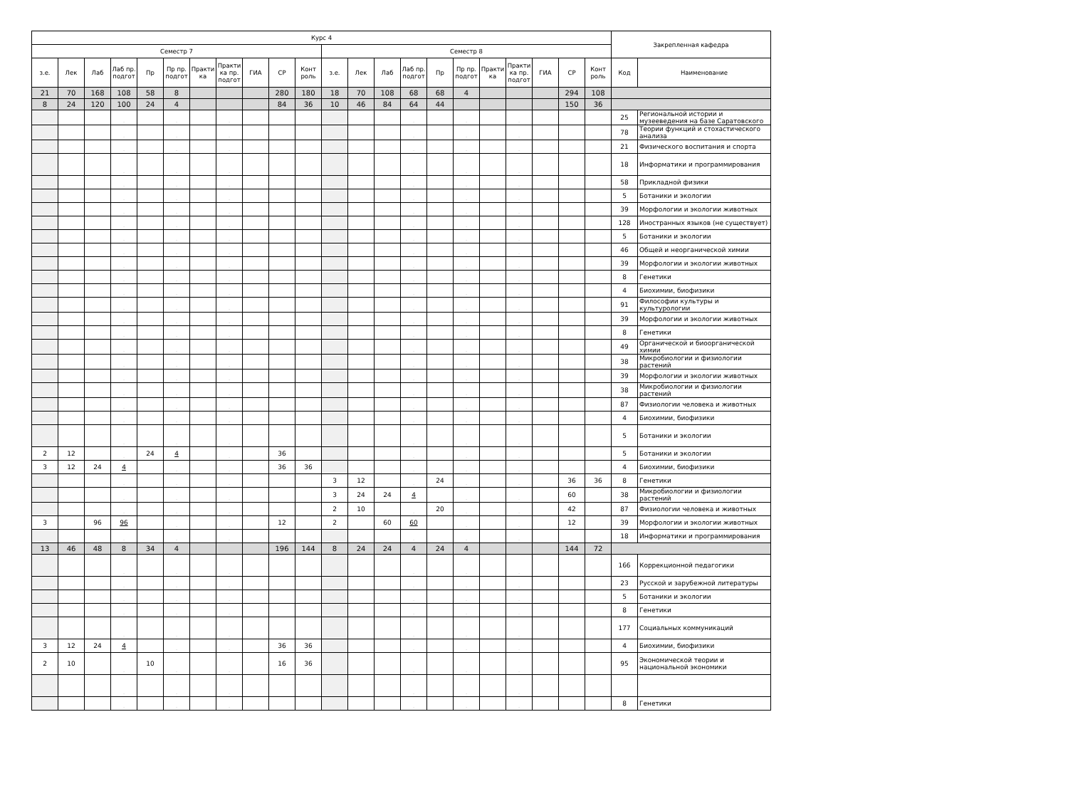| Курс 4 | | | | | | | | | | | | | | | | | | | | | | Закрепленная кафедра | |
| --- | --- | --- | --- | --- | --- | --- | --- | --- | --- | --- | --- | --- | --- | --- | --- | --- | --- | --- | --- | --- | --- | --- | --- |
| Семестр 7 | | | | | | | | | | | Семестр 8 | | | | | | | | | | | | |
| з.е. | Лек | Лаб | Лаб пр. подгот | Пр | Пр пр. подгот | Практи ка | Практи ка пр. подгот | ГИА | СР | Конт роль | з.е. | Лек | Лаб | Лаб пр. подгот | Пр | Пр пр. подгот | Практи ка | Практи ка пр. подгот | ГИА | СР | Конт роль | Код | Наименование |
| 21 | 70 | 168 | 108 | 58 | 8 | | | | 280 | 180 | 18 | 70 | 108 | 68 | 68 | 4 | | | | 294 | 108 | | |
| 8 | 24 | 120 | 100 | 24 | 4 | | | | 84 | 36 | 10 | 46 | 84 | 64 | 44 | | | | | 150 | 36 | | |
| | | | . | | . | | . | | | | | | | . | | . | | . | | | | 25 | Региональной истории и музееведения на базе Саратовского |
| | | | . | | . | | . | | | | | | | . | | . | | . | | | | 78 | Теории функций и стохастического анализа |
| | | | . | | . | | . | | | | | | | . | | . | | . | | | | 21 | Физического воспитания и спорта |
| | | | . | | . | | . | | | | | | | . | | . | | . | | | | 18 | Информатики и программирования |
| | | | . | | . | | . | | | | | | | . | | . | | . | | | | 58 | Прикладной физики |
| | | | . | | . | | . | | | | | | | . | | . | | . | | | | 5 | Ботаники и экологии |
| | | | . | | . | | . | | | | | | | . | | . | | . | | | | 39 | Морфологии и экологии животных |
| | | | . | | . | | . | | | | | | | . | | . | | . | | | | 128 | Иностранных языков (не существует) |
| | | | . | | . | | . | | | | | | | . | | . | | . | | | | 5 | Ботаники и экологии |
| | | | . | | . | | . | | | | | | | . | | . | | . | | | | 46 | Общей и неорганической химии |
| | | | . | | . | | . | | | | | | | . | | . | | . | | | | 39 | Морфологии и экологии животных |
| | | | . | | . | | . | | | | | | | . | | . | | . | | | | 8 | Генетики |
| | | | . | | . | | . | | | | | | | . | | . | | . | | | | 4 | Биохимии, биофизики |
| | | | . | | . | | . | | | | | | | . | | . | | . | | | | 91 | Философии культуры и культурологии |
| | | | . | | . | | . | | | | | | | . | | . | | . | | | | 39 | Морфологии и экологии животных |
| | | | . | | . | | . | | | | | | | . | | . | | . | | | | 8 | Генетики |
| | | | . | | . | | . | | | | | | | . | | . | | . | | | | 49 | Органической и биоорганической химии |
| | | | . | | . | | . | | | | | | | . | | . | | . | | | | 38 | Микробиологии и физиологии растений |
| | | | . | | . | | . | | | | | | | . | | . | | . | | | | 39 | Морфологии и экологии животных |
| | | | . | | . | | . | | | | | | | . | | . | | . | | | | 38 | Микробиологии и физиологии растений |
| | | | . | | . | | . | | | | | | | . | | . | | . | | | | 87 | Физиологии человека и животных |
| | | | . | | . | | . | | | | | | | . | | . | | . | | | | 4 | Биохимии, биофизики |
| | | | . | | . | | . | | | | | | | . | | . | | . | | | | 5 | Ботаники и экологии |
| 2 | 12 | | . | 24 | 4 | | . | | 36 | | | | | . | | . | | . | | | | 5 | Ботаники и экологии |
| 3 | 12 | 24 | 4 | | . | | . | | 36 | 36 | | | | . | | . | | . | | | | 4 | Биохимии, биофизики |
| | | | . | | . | | . | | | | 3 | 12 | | . | 24 | . | | . | | 36 | 36 | 8 | Генетики |
| | | | . | | . | | . | | | | 3 | 24 | 24 | 4 | | . | | . | | 60 | | 38 | Микробиологии и физиологии растений |
| | | | . | | . | | . | | | | 2 | 10 | | . | 20 | . | | . | | 42 | | 87 | Физиологии человека и животных |
| 3 | | 96 | 96 | | . | | . | | 12 | | 2 | | 60 | 60 | | . | | . | | 12 | | 39 | Морфологии и экологии животных |
| | | | . | | . | | . | | | | | | | . | | . | | . | | | | 18 | Информатики и программирования |
| 13 | 46 | 48 | 8 | 34 | 4 | | | | 196 | 144 | 8 | 24 | 24 | 4 | 24 | 4 | | | | 144 | 72 | | |
| | | | . | | . | | . | | | | | | | . | | . | | . | | | | 166 | Коррекционной педагогики |
| | | | . | | . | | . | | | | | | | . | | . | | . | | | | 23 | Русской и зарубежной литературы |
| | | | . | | . | | . | | | | | | | . | | . | | . | | | | 5 | Ботаники и экологии |
| | | | . | | . | | . | | | | | | | . | | . | | . | | | | 8 | Генетики |
| | | | . | | . | | . | | | | | | | . | | . | | . | | | | 177 | Социальных коммуникаций |
| 3 | 12 | 24 | 4 | | . | | . | | 36 | 36 | | | | . | | . | | . | | | | 4 | Биохимии, биофизики |
| 2 | 10 | | . | 10 | . | | . | | 16 | 36 | | | | . | | . | | . | | | | 95 | Экономической теории и национальной экономики |
| | | | . | | . | | . | | | | | | | . | | . | | . | | | | | |
| | | | . | | . | | . | | | | | | | . | | . | | . | | | | 8 | Генетики |